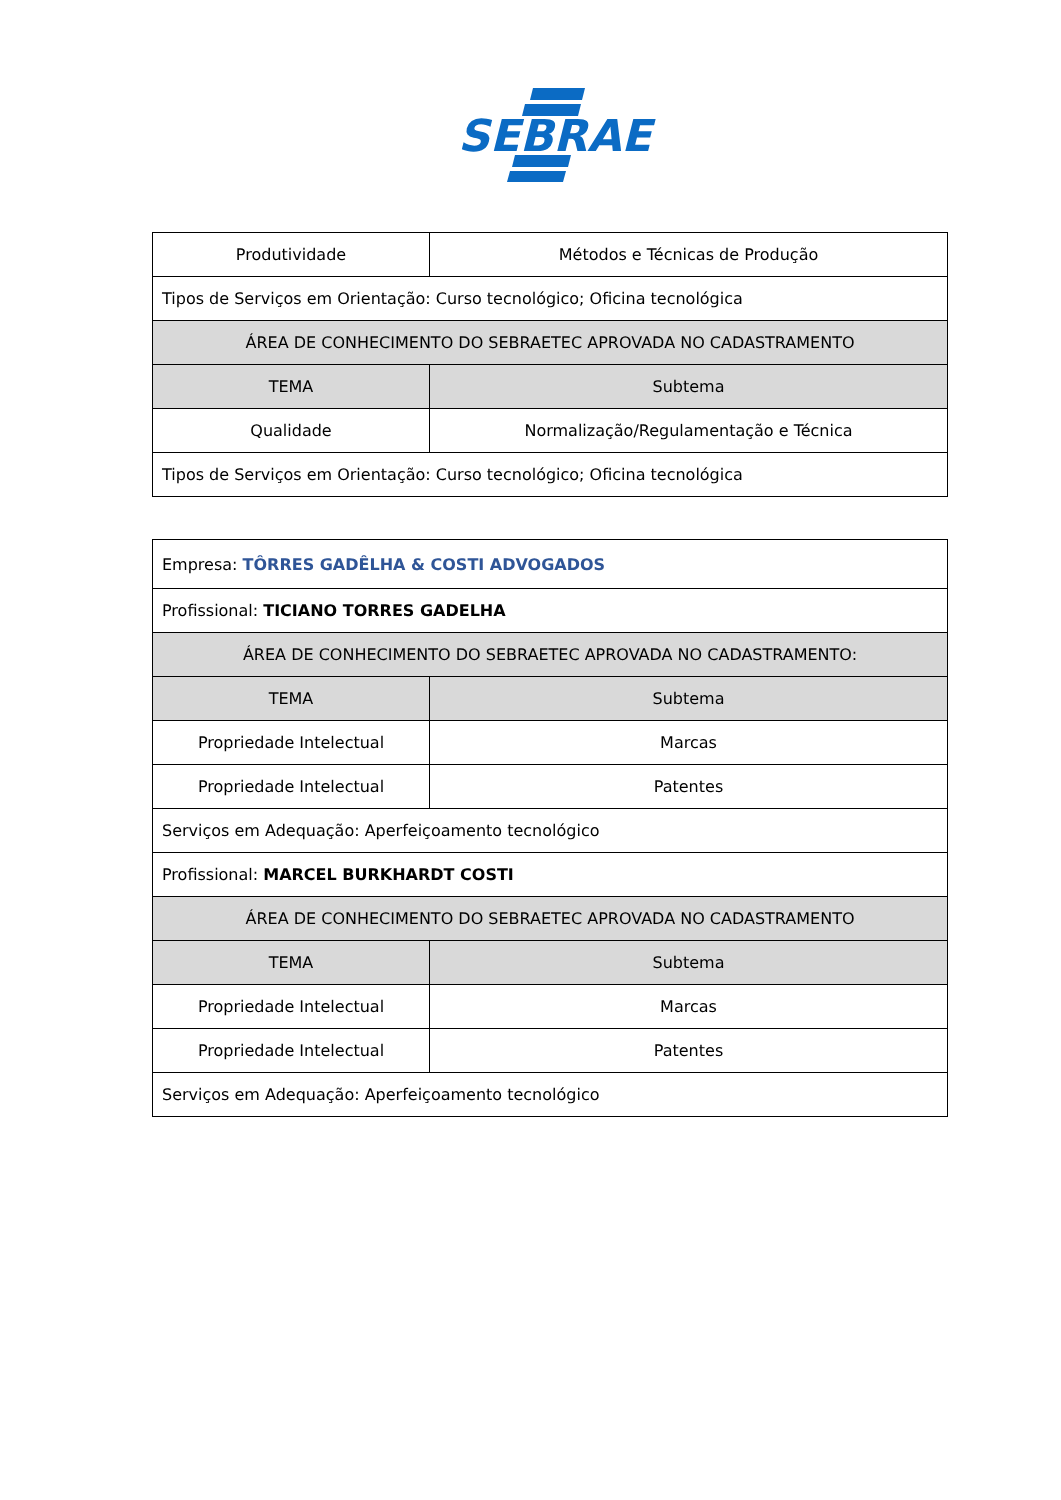SEBRAE
| Produtividade | Métodos e Técnicas de Produção |
| Tipos de Serviços em Orientação: Curso tecnológico; Oficina tecnológica | |
| ÁREA DE CONHECIMENTO DO SEBRAETEC APROVADA NO CADASTRAMENTO | |
| TEMA | Subtema |
| Qualidade | Normalização/Regulamentação e Técnica |
| Tipos de Serviços em Orientação: Curso tecnológico; Oficina tecnológica | |
| Empresa: TÔRRES GADÊLHA & COSTI ADVOGADOS | |
| Profissional: TICIANO TORRES GADELHA | |
| ÁREA DE CONHECIMENTO DO SEBRAETEC APROVADA NO CADASTRAMENTO: | |
| TEMA | Subtema |
| Propriedade Intelectual | Marcas |
| Propriedade Intelectual | Patentes |
| Serviços em Adequação: Aperfeiçoamento tecnológico | |
| Profissional: MARCEL BURKHARDT COSTI | |
| ÁREA DE CONHECIMENTO DO SEBRAETEC APROVADA NO CADASTRAMENTO | |
| TEMA | Subtema |
| Propriedade Intelectual | Marcas |
| Propriedade Intelectual | Patentes |
| Serviços em Adequação: Aperfeiçoamento tecnológico | |